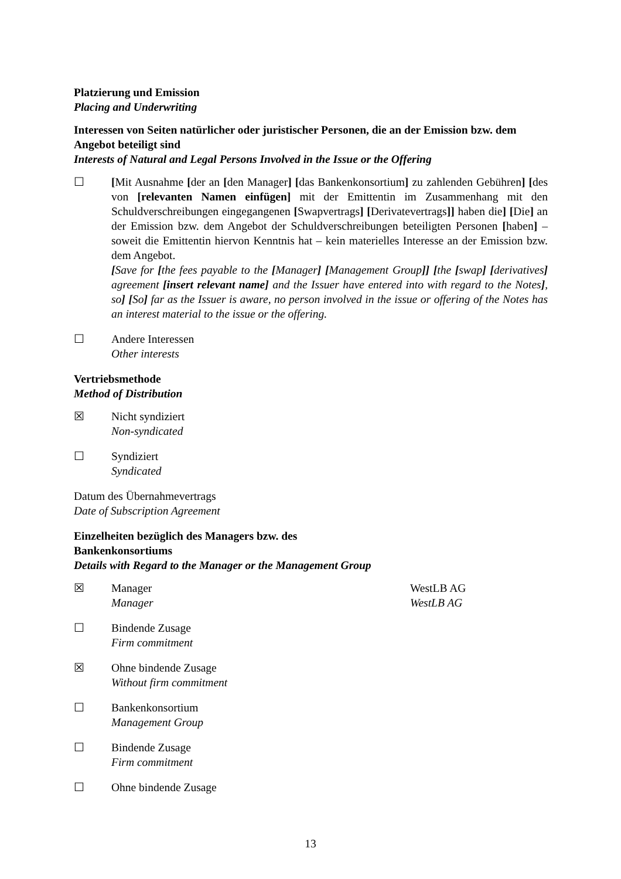Platzierung und Emission
Placing and Underwriting
Interessen von Seiten natürlicher oder juristischer Personen, die an der Emission bzw. dem Angebot beteiligt sind
Interests of Natural and Legal Persons Involved in the Issue or the Offering
☐ [Mit Ausnahme [der an [den Manager] [das Bankenkonsortium] zu zahlenden Gebühren] [des von [relevanten Namen einfügen] mit der Emittentin im Zusammenhang mit den Schuldverschreibungen eingegangenen [Swapvertrags] [Derivatevertrags]] haben die] [Die] an der Emission bzw. dem Angebot der Schuldverschreibungen beteiligten Personen [haben] – soweit die Emittentin hiervon Kenntnis hat – kein materielles Interesse an der Emission bzw. dem Angebot.
[Save for [the fees payable to the [Manager] [Management Group]] [the [swap] [derivatives] agreement [insert relevant name] and the Issuer have entered into with regard to the Notes], so] [So] far as the Issuer is aware, no person involved in the issue or offering of the Notes has an interest material to the issue or the offering.
☐ Andere Interessen
Other interests
Vertriebsmethode
Method of Distribution
☒ Nicht syndiziert
Non-syndicated
☐ Syndiziert
Syndicated
Datum des Übernahmevertrags
Date of Subscription Agreement
Einzelheiten bezüglich des Managers bzw. des Bankenkonsortiums
Details with Regard to the Manager or the Management Group
☒ Manager
Manager
WestLB AG
WestLB AG
☐ Bindende Zusage
Firm commitment
☒ Ohne bindende Zusage
Without firm commitment
☐ Bankenkonsortium
Management Group
☐ Bindende Zusage
Firm commitment
☐ Ohne bindende Zusage
13